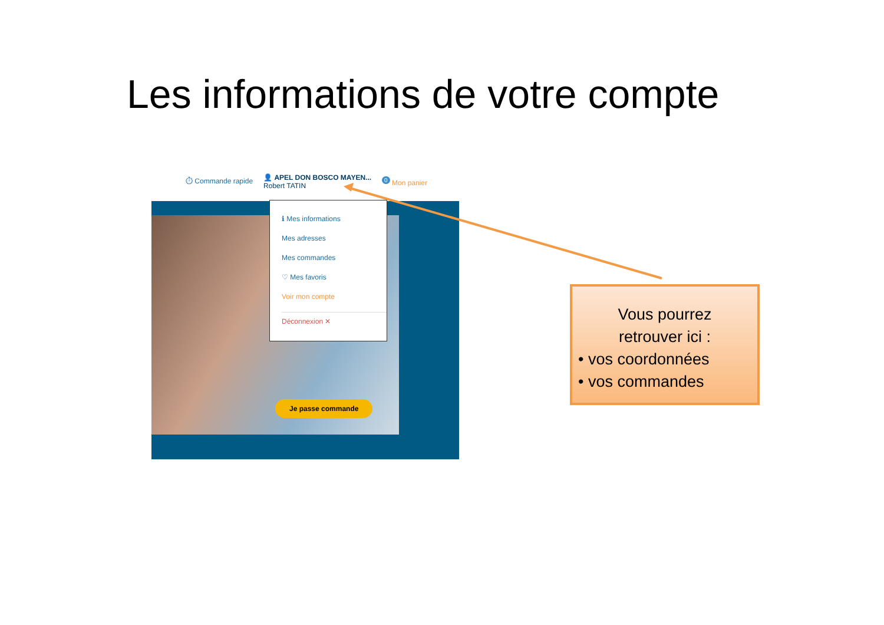Les informations de votre compte
⏱ Commande rapide 👤 APEL DON BOSCO MAYEN...
Robert TATIN <sup>0</sup> Mon panier
ℹ Mes informations
Mes adresses
Mes commandes
♡ Mes favoris
Voir mon compte
Déconnexion ✕
Je passe commande
Vous pourrez
retrouver ici :
• vos coordonnées
• vos commandes